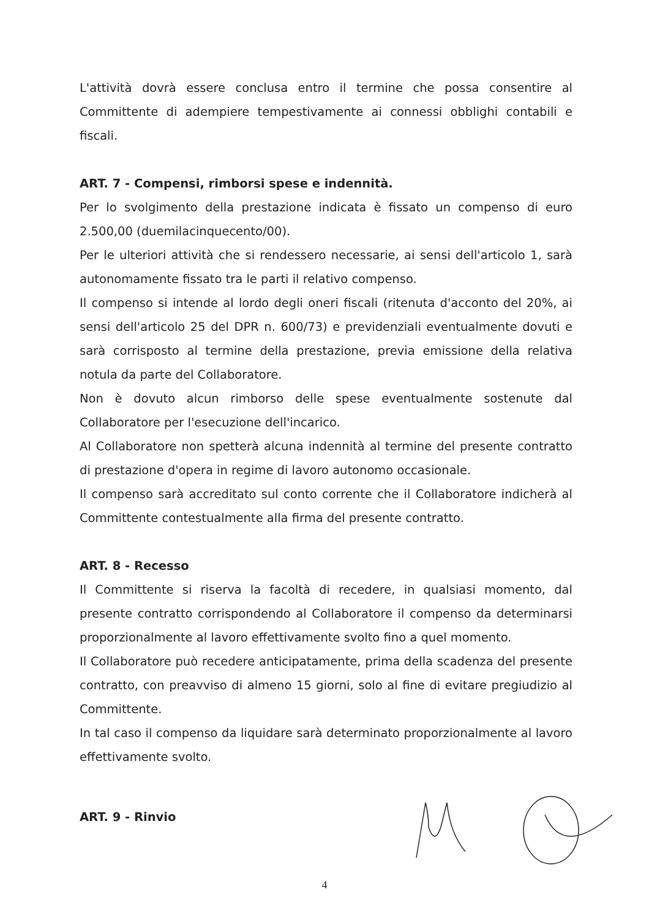L'attività dovrà essere conclusa entro il termine che possa consentire al Committente di adempiere tempestivamente ai connessi obblighi contabili e fiscali.
ART. 7 - Compensi, rimborsi spese e indennità.
Per lo svolgimento della prestazione indicata è fissato un compenso di euro 2.500,00 (duemilacinquecento/00).
Per le ulteriori attività che si rendessero necessarie, ai sensi dell'articolo 1, sarà autonomamente fissato tra le parti il relativo compenso.
Il compenso si intende al lordo degli oneri fiscali (ritenuta d'acconto del 20%, ai sensi dell'articolo 25 del DPR n. 600/73) e previdenziali eventualmente dovuti e sarà corrisposto al termine della prestazione, previa emissione della relativa notula da parte del Collaboratore.
Non è dovuto alcun rimborso delle spese eventualmente sostenute dal Collaboratore per l'esecuzione dell'incarico.
Al Collaboratore non spetterà alcuna indennità al termine del presente contratto di prestazione d'opera in regime di lavoro autonomo occasionale.
Il compenso sarà accreditato sul conto corrente che il Collaboratore indicherà al Committente contestualmente alla firma del presente contratto.
ART. 8 - Recesso
Il Committente si riserva la facoltà di recedere, in qualsiasi momento, dal presente contratto corrispondendo al Collaboratore il compenso da determinarsi proporzionalmente al lavoro effettivamente svolto fino a quel momento.
Il Collaboratore può recedere anticipatamente, prima della scadenza del presente contratto, con preavviso di almeno 15 giorni, solo al fine di evitare pregiudizio al Committente.
In tal caso il compenso da liquidare sarà determinato proporzionalmente al lavoro effettivamente svolto.
ART. 9 - Rinvio
4